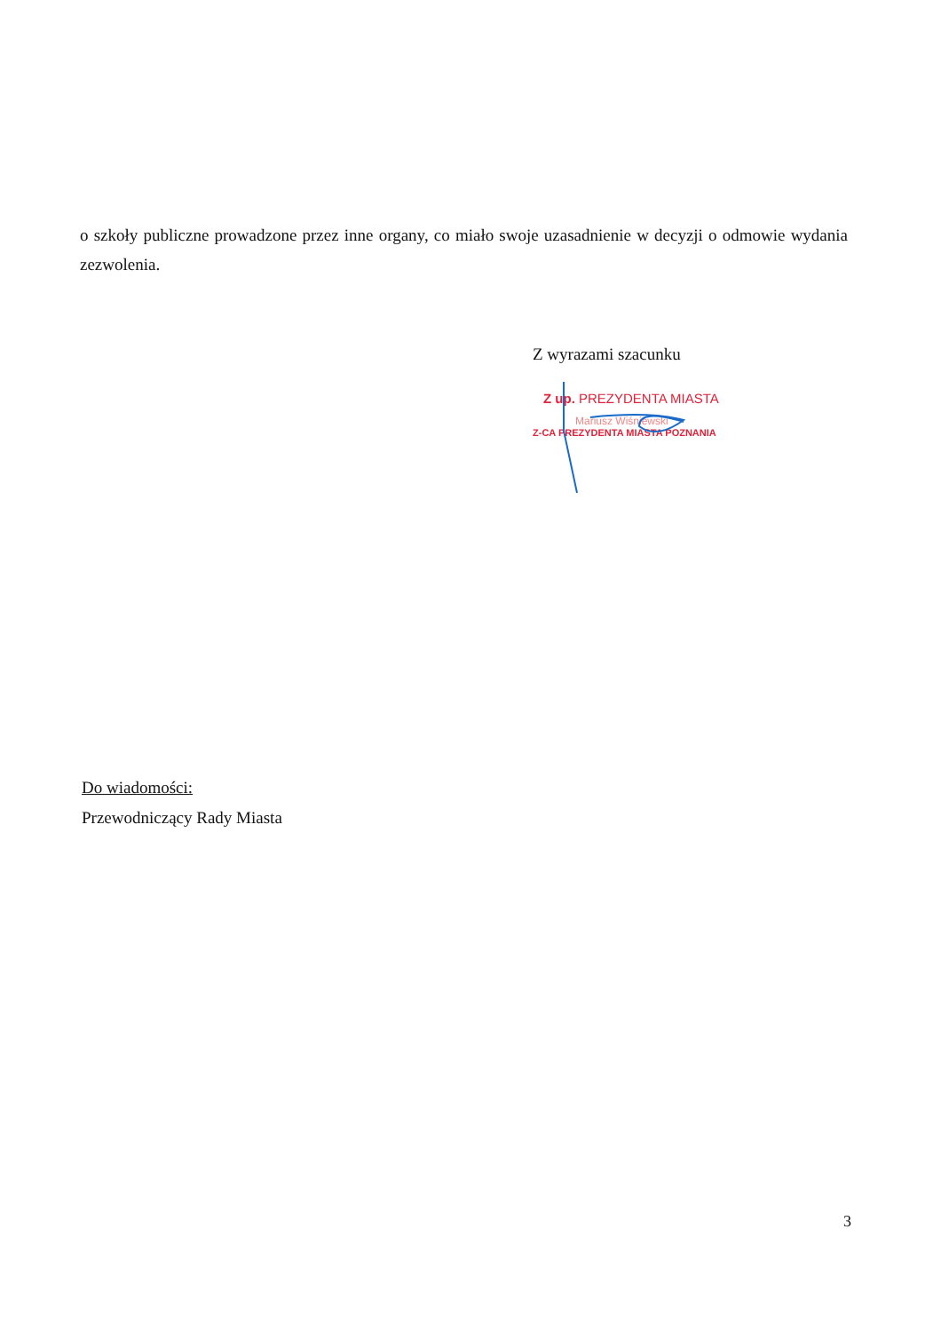o szkoły publiczne prowadzone przez inne organy, co miało swoje uzasadnienie w decyzji o odmowie wydania zezwolenia.
Z wyrazami szacunku
Z up. PREZYDENTA MIASTA
Mariusz Wiśniewski
Z-CA PREZYDENTA MIASTA POZNANIA
Do wiadomości:
Przewodniczący Rady Miasta
3